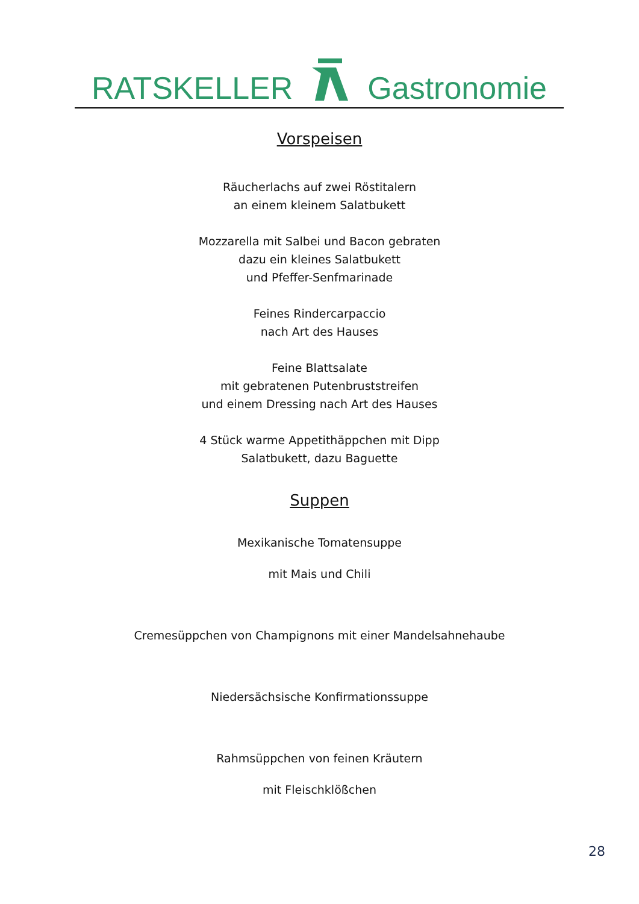RATSKELLER Gastronomie
Vorspeisen
Räucherlachs auf zwei Röstitalern
an einem kleinem Salatbukett
Mozzarella mit Salbei und Bacon gebraten
dazu ein kleines Salatbukett
und Pfeffer-Senfmarinade
Feines Rindercarpaccio
nach Art des Hauses
Feine Blattsalate
mit gebratenen Putenbruststreifen
und einem Dressing nach Art des Hauses
4 Stück warme Appetithäppchen mit Dipp
Salatbukett, dazu Baguette
Suppen
Mexikanische Tomatensuppe
mit Mais und Chili
Cremesüppchen von Champignons mit einer Mandelsahnehaube
Niedersächsische Konfirmationssuppe
Rahmsüppchen von feinen Kräutern
mit Fleischklößchen
28